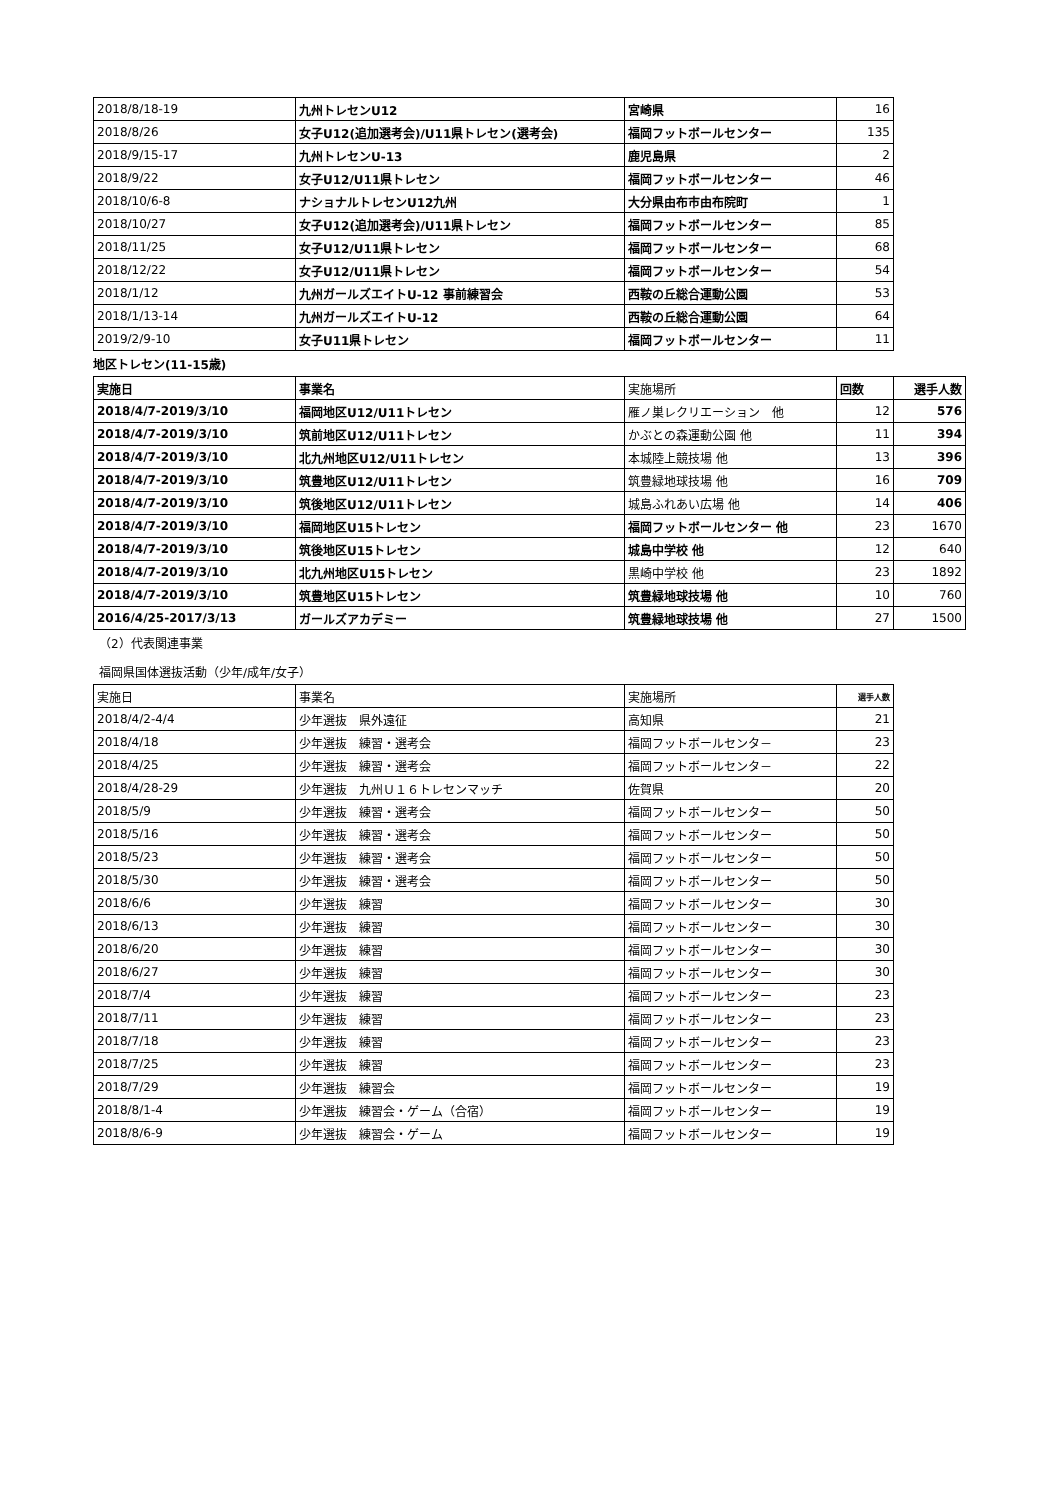| 2018/8/18-19 | 九州トレセンU12 | 宮崎県 | 16 |
| 2018/8/26 | 女子U12(追加選考会)/U11県トレセン(選考会) | 福岡フットボールセンター | 135 |
| 2018/9/15-17 | 九州トレセンU-13 | 鹿児島県 | 2 |
| 2018/9/22 | 女子U12/U11県トレセン | 福岡フットボールセンター | 46 |
| 2018/10/6-8 | ナショナルトレセンU12九州 | 大分県由布市由布院町 | 1 |
| 2018/10/27 | 女子U12(追加選考会)/U11県トレセン | 福岡フットボールセンター | 85 |
| 2018/11/25 | 女子U12/U11県トレセン | 福岡フットボールセンター | 68 |
| 2018/12/22 | 女子U12/U11県トレセン | 福岡フットボールセンター | 54 |
| 2018/1/12 | 九州ガールズエイトU-12 事前練習会 | 西鞍の丘総合運動公園 | 53 |
| 2018/1/13-14 | 九州ガールズエイトU-12 | 西鞍の丘総合運動公園 | 64 |
| 2019/2/9-10 | 女子U11県トレセン | 福岡フットボールセンター | 11 |
地区トレセン(11-15歳)
| 実施日 | 事業名 | 実施場所 | 回数 | 選手人数 |
| --- | --- | --- | --- | --- |
| 2018/4/7-2019/3/10 | 福岡地区U12/U11トレセン | 雁ノ巣レクリエーション 他 | 12 | 576 |
| 2018/4/7-2019/3/10 | 筑前地区U12/U11トレセン | かぶとの森運動公園 他 | 11 | 394 |
| 2018/4/7-2019/3/10 | 北九州地区U12/U11トレセン | 本城陸上競技場 他 | 13 | 396 |
| 2018/4/7-2019/3/10 | 筑豊地区U12/U11トレセン | 筑豊緑地球技場 他 | 16 | 709 |
| 2018/4/7-2019/3/10 | 筑後地区U12/U11トレセン | 城島ふれあい広場 他 | 14 | 406 |
| 2018/4/7-2019/3/10 | 福岡地区U15トレセン | 福岡フットボールセンター 他 | 23 | 1670 |
| 2018/4/7-2019/3/10 | 筑後地区U15トレセン | 城島中学校 他 | 12 | 640 |
| 2018/4/7-2019/3/10 | 北九州地区U15トレセン | 黒崎中学校 他 | 23 | 1892 |
| 2018/4/7-2019/3/10 | 筑豊地区U15トレセン | 筑豊緑地球技場 他 | 10 | 760 |
| 2016/4/25-2017/3/13 | ガールズアカデミー | 筑豊緑地球技場 他 | 27 | 1500 |
（2）代表関連事業
福岡県国体選抜活動（少年/成年/女子）
| 実施日 | 事業名 | 実施場所 | 選手人数 |
| --- | --- | --- | --- |
| 2018/4/2-4/4 | 少年選抜 県外遠征 | 高知県 | 21 |
| 2018/4/18 | 少年選抜 練習・選考会 | 福岡フットボールセンタ－ | 23 |
| 2018/4/25 | 少年選抜 練習・選考会 | 福岡フットボールセンタ－ | 22 |
| 2018/4/28-29 | 少年選抜 九州Ｕ１６トレセンマッチ | 佐賀県 | 20 |
| 2018/5/9 | 少年選抜 練習・選考会 | 福岡フットボールセンター | 50 |
| 2018/5/16 | 少年選抜 練習・選考会 | 福岡フットボールセンター | 50 |
| 2018/5/23 | 少年選抜 練習・選考会 | 福岡フットボールセンター | 50 |
| 2018/5/30 | 少年選抜 練習・選考会 | 福岡フットボールセンター | 50 |
| 2018/6/6 | 少年選抜 練習 | 福岡フットボールセンター | 30 |
| 2018/6/13 | 少年選抜 練習 | 福岡フットボールセンター | 30 |
| 2018/6/20 | 少年選抜 練習 | 福岡フットボールセンター | 30 |
| 2018/6/27 | 少年選抜 練習 | 福岡フットボールセンター | 30 |
| 2018/7/4 | 少年選抜 練習 | 福岡フットボールセンター | 23 |
| 2018/7/11 | 少年選抜 練習 | 福岡フットボールセンター | 23 |
| 2018/7/18 | 少年選抜 練習 | 福岡フットボールセンター | 23 |
| 2018/7/25 | 少年選抜 練習 | 福岡フットボールセンター | 23 |
| 2018/7/29 | 少年選抜 練習会 | 福岡フットボールセンター | 19 |
| 2018/8/1-4 | 少年選抜 練習会・ゲーム（合宿） | 福岡フットボールセンター | 19 |
| 2018/8/6-9 | 少年選抜 練習会・ゲーム | 福岡フットボールセンター | 19 |